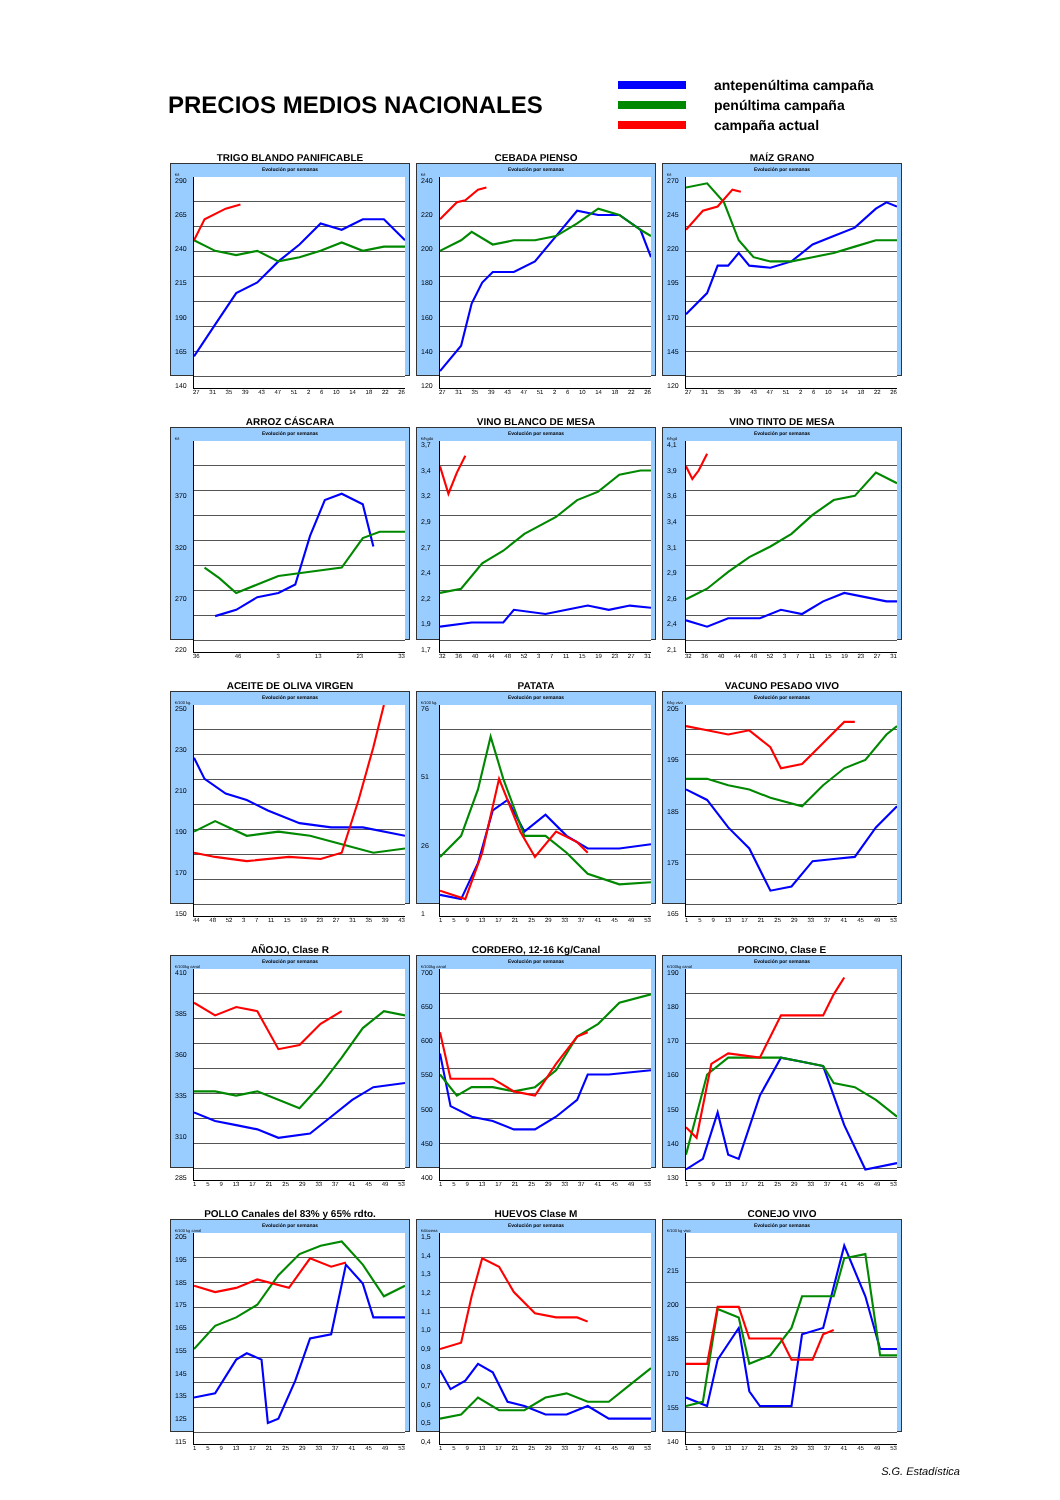PRECIOS MEDIOS NACIONALES
antepenúltima campaña
penúltima campaña
campaña actual
TRIGO BLANDO PANIFICABLE
Evolución por semanas
€/t
290
265
240
215
190
165
140
27 31 35 39 43 47 51 2 6 10 14 18 22 26
CEBADA PIENSO
Evolución por semanas
€/t
240
220
200
180
160
140
120
27 31 35 39 43 47 51 2 6 10 14 18 22 26
MAÍZ GRANO
Evolución por semanas
€/t
270
245
220
195
170
145
120
27 31 35 39 43 47 51 2 6 10 14 18 22 26
ARROZ CÁSCARA
Evolución por semanas
€/t
370
320
270
220
36 46 3 13 23 33
VINO BLANCO DE MESA
Evolución por semanas
€/hgdo
3,7
3,4
3,2
2,9
2,7
2,4
2,2
1,9
1,7
32 36 40 44 48 52 3 7 11 15 19 23 27 31
VINO TINTO DE MESA
Evolución por semanas
€/hgd
4,1
3,9
3,6
3,4
3,1
2,9
2,6
2,4
2,1
32 36 40 44 48 52 3 7 11 15 19 23 27 31
ACEITE DE OLIVA VIRGEN
Evolución por semanas
€/100 kg.
250
230
210
190
170
150
44 48 52 3 7 11 15 19 23 27 31 35 39 43
PATATA
Evolución por semanas
€/100 kg.
76
51
26
1
1 5 9 13 17 21 25 29 33 37 41 45 49 53
VACUNO PESADO VIVO
Evolución por semanas
€/kg vivo
205
195
185
175
165
1 5 9 13 17 21 25 29 33 37 41 45 49 53
AÑOJO, Clase R
Evolución por semanas
€/100kg canal
410
385
360
335
310
285
1 5 9 13 17 21 25 29 33 37 41 45 49 53
CORDERO, 12-16 Kg/Canal
Evolución por semanas
€/100kg canal
700
650
600
550
500
450
400
1 5 9 13 17 21 25 29 33 37 41 45 49 53
PORCINO, Clase E
Evolución por semanas
€/100kg canal
190
180
170
160
150
140
130
1 5 9 13 17 21 25 29 33 37 41 45 49 53
POLLO Canales del 83% y 65% rdto.
Evolución por semanas
€/100 kg canal
205
195
185
175
165
155
145
135
125
115
1 5 9 13 17 21 25 29 33 37 41 45 49 53
HUEVOS Clase M
Evolución por semanas
€/docena
1,5
1,4
1,3
1,2
1,1
1,0
0,9
0,8
0,7
0,6
0,5
0,4
1 5 9 13 17 21 25 29 33 37 41 45 49 53
CONEJO VIVO
Evolución por semanas
€/100 kg vivo
215
200
185
170
155
140
1 5 9 13 17 21 25 29 33 37 41 45 49 53
S.G. Estadística